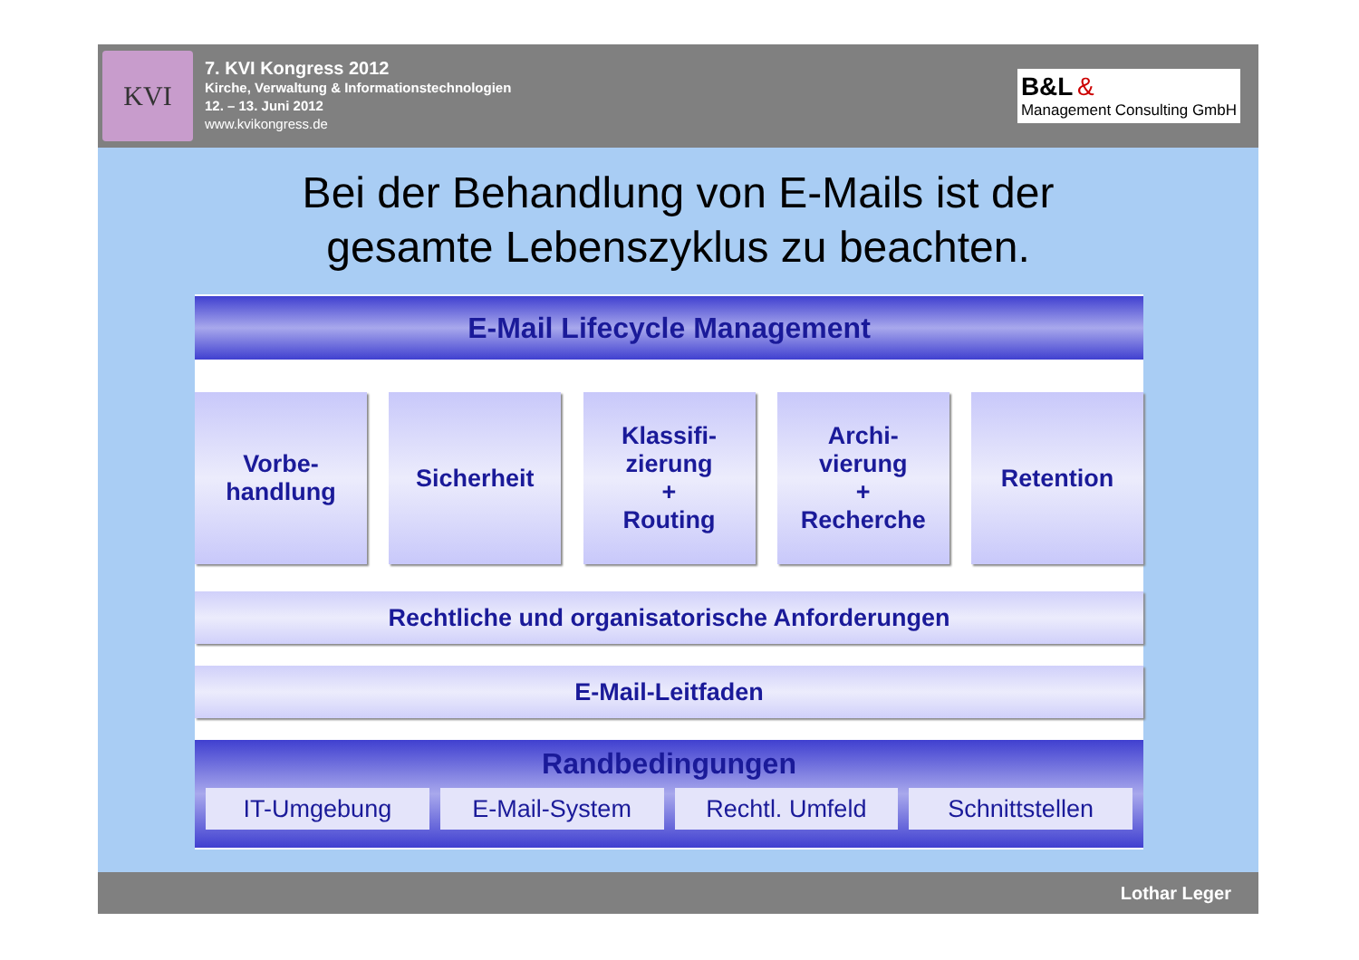KVI
7. KVI Kongress 2012
Kirche, Verwaltung & Informationstechnologien
12. – 13. Juni 2012
www.kvikongress.de
B&L &
Management Consulting GmbH
Bei der Behandlung von E-Mails ist der
gesamte Lebenszyklus zu beachten.
E-Mail Lifecycle Management
Vorbe-
handlung
Sicherheit Klassifi-
zierung
+
Routing
Archi-
vierung
+
Recherche
Retention
Rechtliche und organisatorische Anforderungen
E-Mail-Leitfaden
Randbedingungen
IT-Umgebung E-Mail-System Rechtl. Umfeld Schnittstellen
Lothar Leger